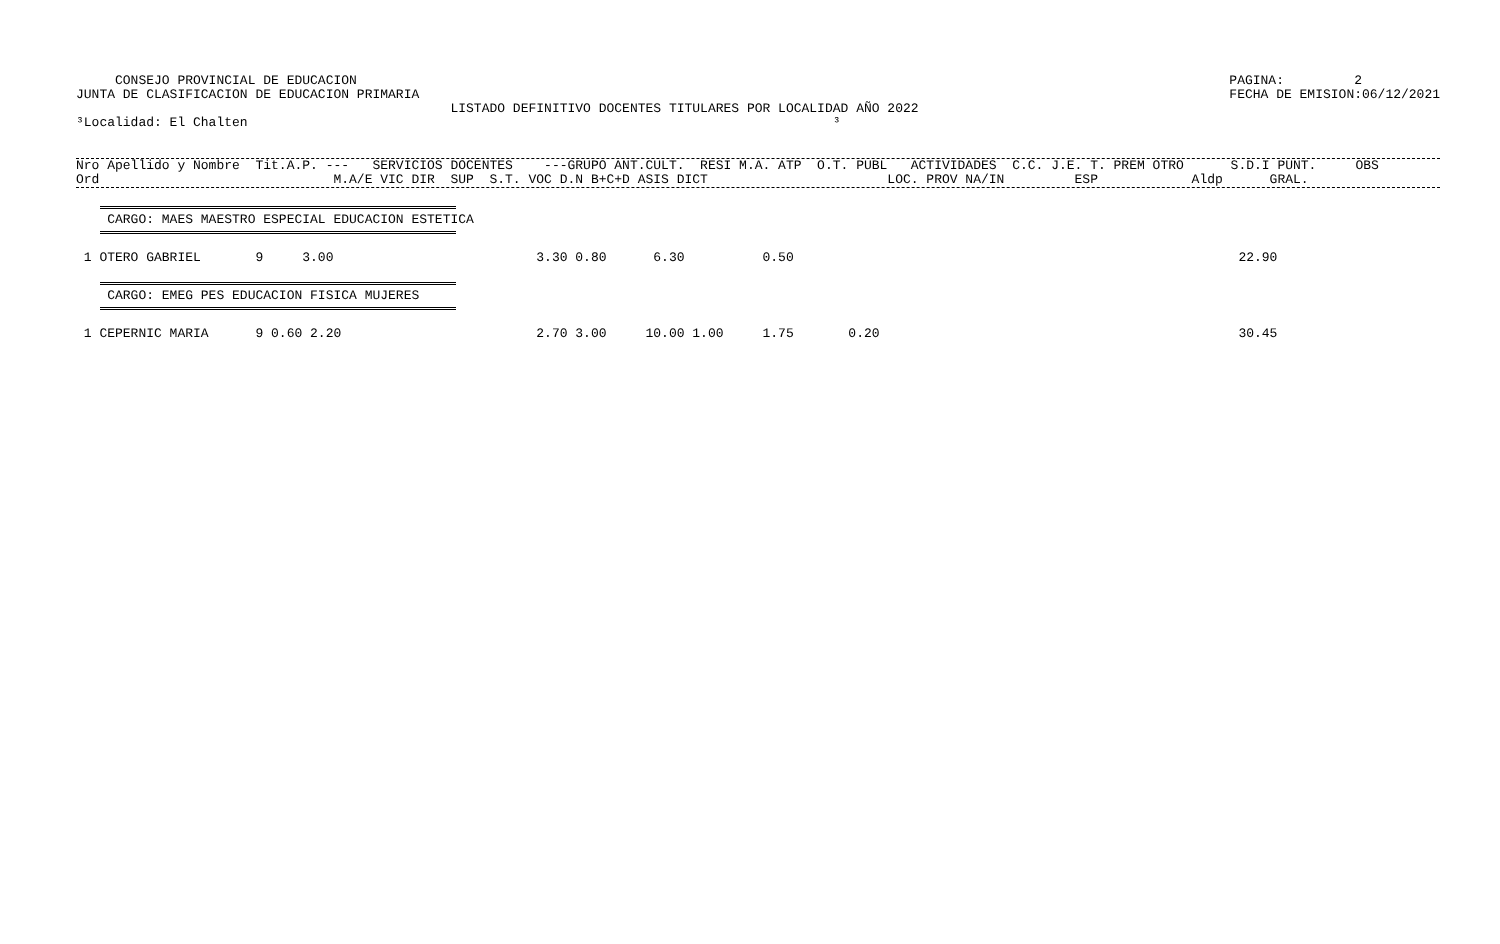CONSEJO PROVINCIAL DE EDUCACION
JUNTA DE CLASIFICACION DE EDUCACION PRIMARIA
PAGINA:         2
FECHA DE EMISION:06/12/2021
                                                LISTADO DEFINITIVO DOCENTES TITULARES POR LOCALIDAD AÑO 2022
³Localidad: El Chalten                                                                           ³
Nro Apellido y Nombre  Tit.A.P. ---   SERVICIOS DOCENTES    ---GRUPO ANT.CULT.  RESI M.A. ATP  O.T. PUBL   ACTIVIDADES  C.C. J.E. T. PREM OTRO      S.D.I PUNT.     OBS
Ord                              M.A/E VIC DIR  SUP  S.T. VOC D.N B+C+D ASIS DICT                       LOC. PROV NA/IN         ESP            Aldp      GRAL.
    CARGO: MAES MAESTRO ESPECIAL EDUCACION ESTETICA
 1 OTERO GABRIEL       9     3.00                          3.30 0.80      6.30          0.50                                                         22.90
    CARGO: EMEG PES EDUCACION FISICA MUJERES
 1 CEPERNIC MARIA      9 0.60 2.20                         2.70 3.00     10.00 1.00     1.75       0.20                                              30.45